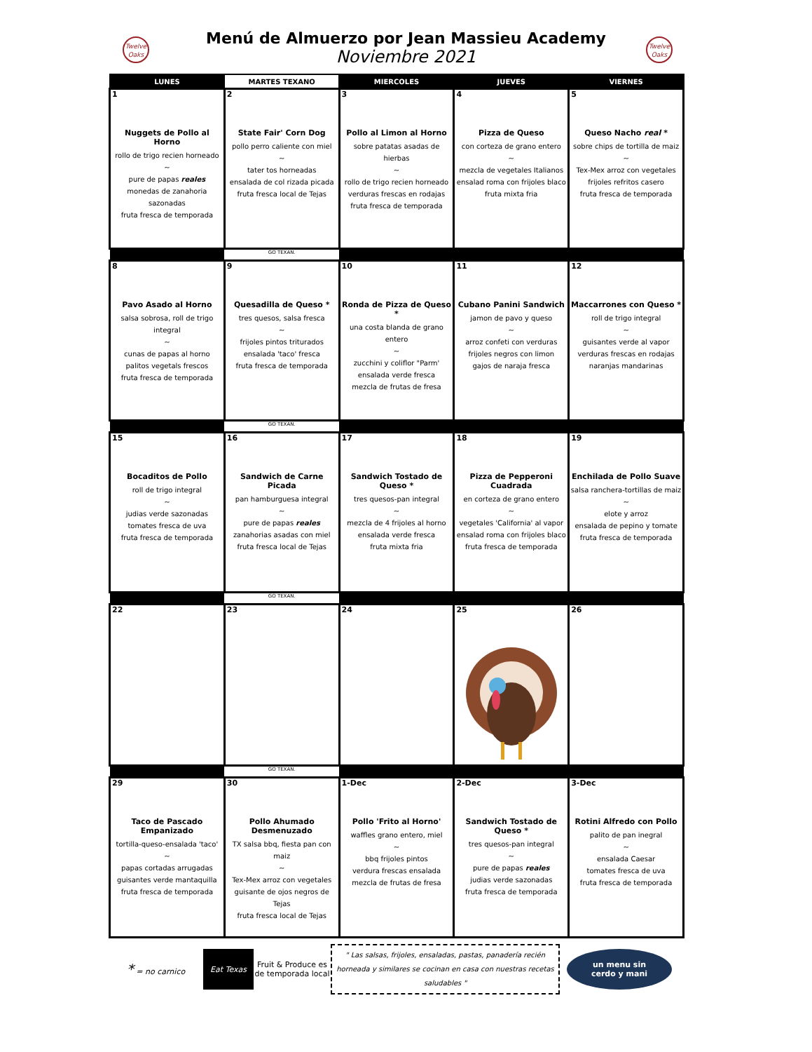Twelve Oaks
Menú de Almuerzo por Jean Massieu Academy
Noviembre 2021
Twelve Oaks
| LUNES | MARTES TEXANO | MIERCOLES | JUEVES | VIERNES |
| --- | --- | --- | --- | --- |
| 1 Nuggets de Pollo al Horno rollo de trigo recien horneado ~ pure de papas reales monedas de zanahoria sazonadas fruta fresca de temporada | 2 State Fair' Corn Dog pollo perro caliente con miel ~ tater tos horneadas ensalada de col rizada picada fruta fresca local de Tejas | 3 Pollo al Limon al Horno sobre patatas asadas de hierbas ~ rollo de trigo recien horneado verduras frescas en rodajas fruta fresca de temporada | 4 Pizza de Queso con corteza de grano entero ~ mezcla de vegetales Italianos ensalad roma con frijoles blaco fruta mixta fria | 5 Queso Nacho real * sobre chips de tortilla de maiz ~ Tex-Mex arroz con vegetales frijoles refritos casero fruta fresca de temporada |
| | GO TEXAN. | | | |
| 8 Pavo Asado al Horno salsa sobrosa, roll de trigo integral ~ cunas de papas al horno palitos vegetals frescos fruta fresca de temporada | 9 Quesadilla de Queso * tres quesos, salsa fresca ~ frijoles pintos triturados ensalada 'taco' fresca fruta fresca de temporada | 10 Ronda de Pizza de Queso * una costa blanda de grano entero ~ zucchini y coliflor "Parm' ensalada verde fresca mezcla de frutas de fresa | 11 Cubano Panini Sandwich jamon de pavo y queso ~ arroz confeti con verduras frijoles negros con limon gajos de naraja fresca | 12 Maccarrones con Queso * roll de trigo integral ~ guisantes verde al vapor verduras frescas en rodajas naranjas mandarinas |
| | GO TEXAN. | | | |
| 15 Bocaditos de Pollo roll de trigo integral ~ judias verde sazonadas tomates fresca de uva fruta fresca de temporada | 16 Sandwich de Carne Picada pan hamburguesa integral ~ pure de papas reales zanahorias asadas con miel fruta fresca local de Tejas | 17 Sandwich Tostado de Queso * tres quesos-pan integral ~ mezcla de 4 frijoles al horno ensalada verde fresca fruta mixta fria | 18 Pizza de Pepperoni Cuadrada en corteza de grano entero ~ vegetales 'California' al vapor ensalad roma con frijoles blaco fruta fresca de temporada | 19 Enchilada de Pollo Suave salsa ranchera-tortillas de maiz ~ elote y arroz ensalada de pepino y tomate fruta fresca de temporada |
| | GO TEXAN. | | | |
| 22 | 23 | 24 | 25 | 26 |
| | GO TEXAN. | | | |
| 29 Taco de Pascado Empanizado tortilla-queso-ensalada 'taco' ~ papas cortadas arrugadas guisantes verde mantaquilla fruta fresca de temporada | 30 Pollo Ahumado Desmenuzado TX salsa bbq, fiesta pan con maiz ~ Tex-Mex arroz con vegetales guisante de ojos negros de Tejas fruta fresca local de Tejas | 1-Dec Pollo 'Frito al Horno' waffles grano entero, miel ~ bbq frijoles pintos verdura frescas ensalada mezcla de frutas de fresa | 2-Dec Sandwich Tostado de Queso * tres quesos-pan integral ~ pure de papas reales judias verde sazonadas fruta fresca de temporada | 3-Dec Rotini Alfredo con Pollo palito de pan inegral ~ ensalada Caesar tomates fresca de uva fruta fresca de temporada |
* = no carnico
Eat Texas
Fruit & Produce es de temporada local
" Las salsas, frijoles, ensaladas, pastas, panadería recién horneada y similares se cocinan en casa con nuestras recetas saludables "
un menu sin
cerdo y mani